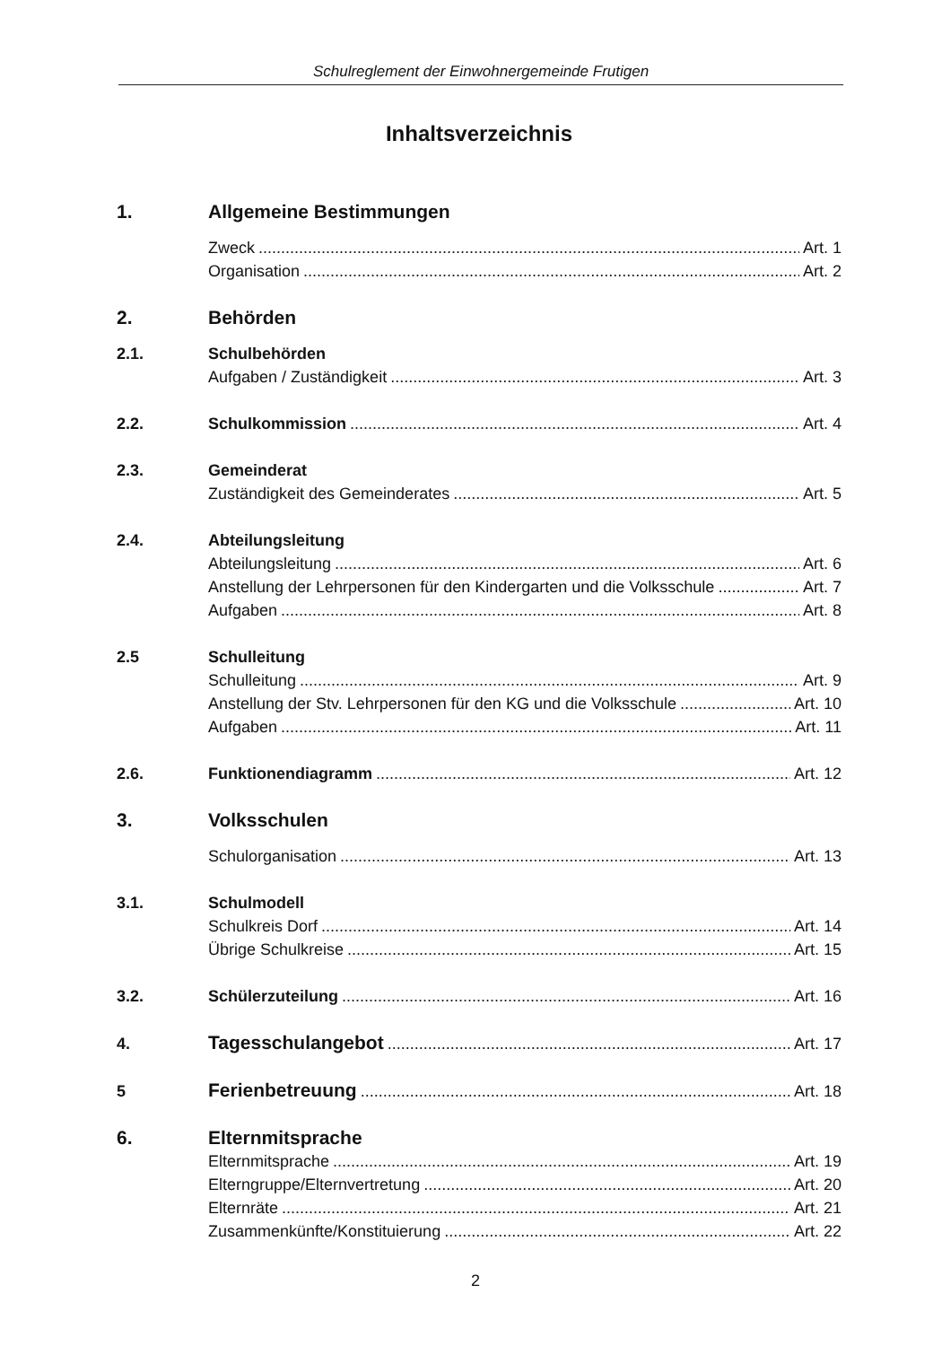Schulreglement der Einwohnergemeinde Frutigen
Inhaltsverzeichnis
1. Allgemeine Bestimmungen
Zweck Art. 1
Organisation Art. 2
2. Behörden
2.1. Schulbehörden
Aufgaben / Zuständigkeit Art. 3
2.2. Schulkommission Art. 4
2.3. Gemeinderat
Zuständigkeit des Gemeinderates Art. 5
2.4. Abteilungsleitung
Abteilungsleitung Art. 6
Anstellung der Lehrpersonen für den Kindergarten und die Volksschule Art. 7
Aufgaben Art. 8
2.5 Schulleitung
Schulleitung Art. 9
Anstellung der Stv. Lehrpersonen für den KG und die Volksschule Art. 10
Aufgaben Art. 11
2.6. Funktionendiagramm Art. 12
3. Volksschulen
Schulorganisation Art. 13
3.1. Schulmodell
Schulkreis Dorf Art. 14
Übrige Schulkreise Art. 15
3.2. Schülerzuteilung Art. 16
4. Tagesschulangebot Art. 17
5 Ferienbetreuung Art. 18
6. Elternmitsprache
Elternmitsprache Art. 19
Elterngruppe/Elternvertretung Art. 20
Elternräte Art. 21
Zusammenkünfte/Konstituierung Art. 22
2